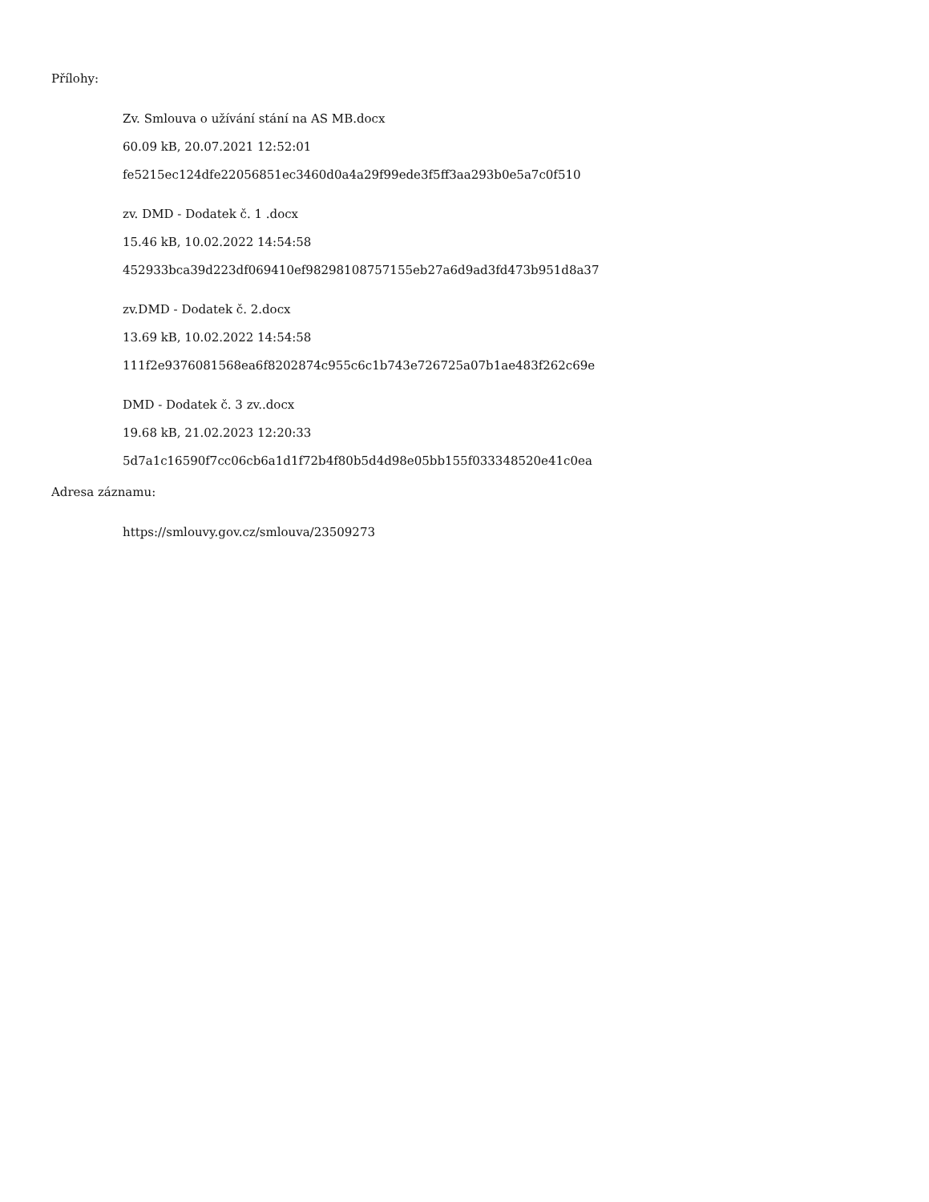Přílohy:
Zv. Smlouva o užívání stání na AS MB.docx
60.09 kB, 20.07.2021 12:52:01
fe5215ec124dfe22056851ec3460d0a4a29f99ede3f5ff3aa293b0e5a7c0f510
zv. DMD - Dodatek č. 1 .docx
15.46 kB, 10.02.2022 14:54:58
452933bca39d223df069410ef98298108757155eb27a6d9ad3fd473b951d8a37
zv.DMD - Dodatek č. 2.docx
13.69 kB, 10.02.2022 14:54:58
111f2e9376081568ea6f8202874c955c6c1b743e726725a07b1ae483f262c69e
DMD - Dodatek č. 3 zv..docx
19.68 kB, 21.02.2023 12:20:33
5d7a1c16590f7cc06cb6a1d1f72b4f80b5d4d98e05bb155f033348520e41c0ea
Adresa záznamu:
https://smlouvy.gov.cz/smlouva/23509273